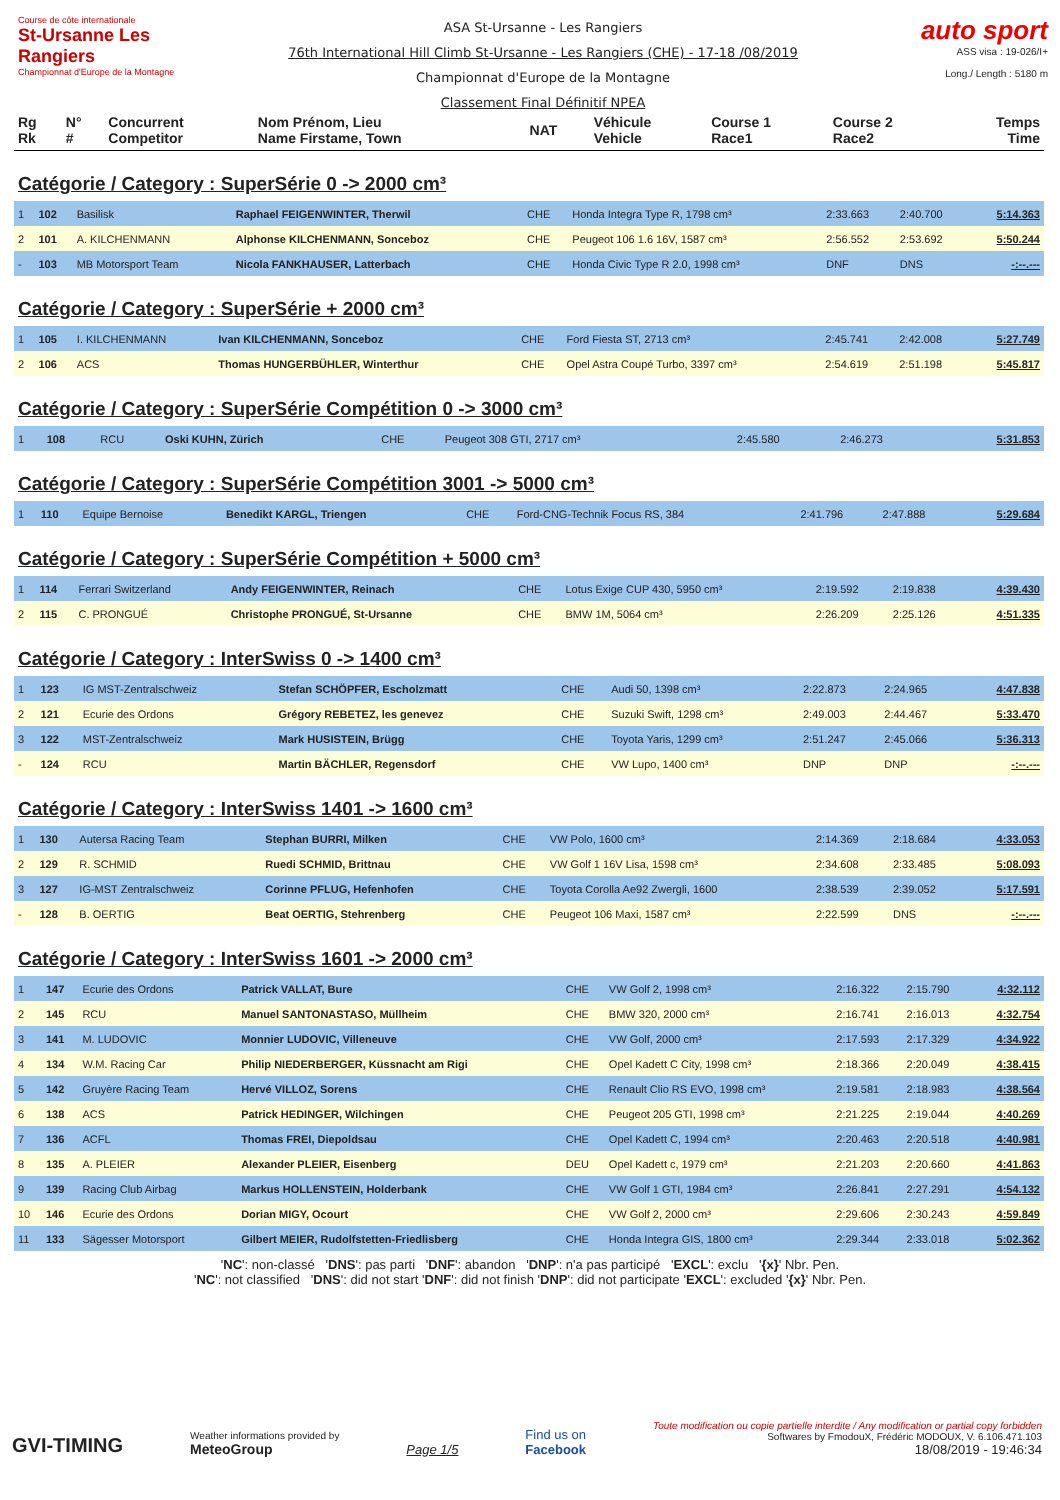Course de côte internationale
St-Ursanne Les Rangiers
Championnat d'Europe de la Montagne
ASA St-Ursanne - Les Rangiers
76th International Hill Climb St-Ursanne - Les Rangiers (CHE) - 17-18 /08/2019
Championnat d'Europe de la Montagne
Classement Final Définitif NPEA
auto sport
ASS visa : 19-026/I+
Long./ Length : 5180 m
| Rg Rk | N° # | Concurrent Competitor | Nom Prénom, Lieu Name Firstame, Town | NAT | Véhicule Vehicle | Course 1 Race1 | Course 2 Race2 | Temps Time |
| --- | --- | --- | --- | --- | --- | --- | --- | --- |
Catégorie / Category : SuperSérie 0 -> 2000 cm³
| 1 | 102 | Basilisk | Raphael FEIGENWINTER, Therwil | CHE | Honda Integra Type R, 1798 cm³ | 2:33.663 | 2:40.700 | 5:14.363 |
| 2 | 101 | A. KILCHENMANN | Alphonse KILCHENMANN, Sonceboz | CHE | Peugeot 106 1.6 16V, 1587 cm³ | 2:56.552 | 2:53.692 | 5:50.244 |
| - | 103 | MB Motorsport Team | Nicola FANKHAUSER, Latterbach | CHE | Honda Civic Type R 2.0, 1998 cm³ | DNF | DNS | -:--.--- |
Catégorie / Category : SuperSérie + 2000 cm³
| 1 | 105 | I. KILCHENMANN | Ivan KILCHENMANN, Sonceboz | CHE | Ford Fiesta ST, 2713 cm³ | 2:45.741 | 2:42.008 | 5:27.749 |
| 2 | 106 | ACS | Thomas HUNGERBÜHLER, Winterthur | CHE | Opel Astra Coupé Turbo, 3397 cm³ | 2:54.619 | 2:51.198 | 5:45.817 |
Catégorie / Category : SuperSérie Compétition 0 -> 3000 cm³
| 1 | 108 | RCU | Oski KUHN, Zürich | CHE | Peugeot 308 GTI, 2717 cm³ | 2:45.580 | 2:46.273 | 5:31.853 |
Catégorie / Category : SuperSérie Compétition 3001 -> 5000 cm³
| 1 | 110 | Equipe Bernoise | Benedikt KARGL, Triengen | CHE | Ford-CNG-Technik Focus RS, 384 | 2:41.796 | 2:47.888 | 5:29.684 |
Catégorie / Category : SuperSérie Compétition + 5000 cm³
| 1 | 114 | Ferrari Switzerland | Andy FEIGENWINTER, Reinach | CHE | Lotus Exige CUP 430, 5950 cm³ | 2:19.592 | 2:19.838 | 4:39.430 |
| 2 | 115 | C. PRONGUÉ | Christophe PRONGUÉ, St-Ursanne | CHE | BMW 1M, 5064 cm³ | 2:26.209 | 2:25.126 | 4:51.335 |
Catégorie / Category : InterSwiss 0 -> 1400 cm³
| 1 | 123 | IG MST-Zentralschweiz | Stefan SCHÖPFER, Escholzmatt | CHE | Audi 50, 1398 cm³ | 2:22.873 | 2:24.965 | 4:47.838 |
| 2 | 121 | Ecurie des Ordons | Grégory REBETEZ, les genevez | CHE | Suzuki Swift, 1298 cm³ | 2:49.003 | 2:44.467 | 5:33.470 |
| 3 | 122 | MST-Zentralschweiz | Mark HUSISTEIN, Brügg | CHE | Toyota Yaris, 1299 cm³ | 2:51.247 | 2:45.066 | 5:36.313 |
| - | 124 | RCU | Martin BÄCHLER, Regensdorf | CHE | VW Lupo, 1400 cm³ | DNP | DNP | -:--.--- |
Catégorie / Category : InterSwiss 1401 -> 1600 cm³
| 1 | 130 | Autersa Racing Team | Stephan BURRI, Milken | CHE | VW Polo, 1600 cm³ | 2:14.369 | 2:18.684 | 4:33.053 |
| 2 | 129 | R. SCHMID | Ruedi SCHMID, Brittnau | CHE | VW Golf 1 16V Lisa, 1598 cm³ | 2:34.608 | 2:33.485 | 5:08.093 |
| 3 | 127 | IG-MST Zentralschweiz | Corinne PFLUG, Hefenhofen | CHE | Toyota Corolla Ae92 Zwergli, 1600 | 2:38.539 | 2:39.052 | 5:17.591 |
| - | 128 | B. OERTIG | Beat OERTIG, Stehrenberg | CHE | Peugeot 106 Maxi, 1587 cm³ | 2:22.599 | DNS | -:--.--- |
Catégorie / Category : InterSwiss 1601 -> 2000 cm³
| 1 | 147 | Ecurie des Ordons | Patrick VALLAT, Bure | CHE | VW Golf 2, 1998 cm³ | 2:16.322 | 2:15.790 | 4:32.112 |
| 2 | 145 | RCU | Manuel SANTONASTASO, Müllheim | CHE | BMW 320, 2000 cm³ | 2:16.741 | 2:16.013 | 4:32.754 |
| 3 | 141 | M. LUDOVIC | Monnier LUDOVIC, Villeneuve | CHE | VW Golf, 2000 cm³ | 2:17.593 | 2:17.329 | 4:34.922 |
| 4 | 134 | W.M. Racing Car | Philip NIEDERBERGER, Küssnacht am Rigi | CHE | Opel Kadett C City, 1998 cm³ | 2:18.366 | 2:20.049 | 4:38.415 |
| 5 | 142 | Gruyère Racing Team | Hervé VILLOZ, Sorens | CHE | Renault Clio RS EVO, 1998 cm³ | 2:19.581 | 2:18.983 | 4:38.564 |
| 6 | 138 | ACS | Patrick HEDINGER, Wilchingen | CHE | Peugeot 205 GTI, 1998 cm³ | 2:21.225 | 2:19.044 | 4:40.269 |
| 7 | 136 | ACFL | Thomas FREI, Diepoldsau | CHE | Opel Kadett C, 1994 cm³ | 2:20.463 | 2:20.518 | 4:40.981 |
| 8 | 135 | A. PLEIER | Alexander PLEIER, Eisenberg | DEU | Opel Kadett c, 1979 cm³ | 2:21.203 | 2:20.660 | 4:41.863 |
| 9 | 139 | Racing Club Airbag | Markus HOLLENSTEIN, Holderbank | CHE | VW Golf 1 GTI, 1984 cm³ | 2:26.841 | 2:27.291 | 4:54.132 |
| 10 | 146 | Ecurie des Ordons | Dorian MIGY, Ocourt | CHE | VW Golf 2, 2000 cm³ | 2:29.606 | 2:30.243 | 4:59.849 |
| 11 | 133 | Sägesser Motorsport | Gilbert MEIER, Rudolfstetten-Friedlisberg | CHE | Honda Integra GIS, 1800 cm³ | 2:29.344 | 2:33.018 | 5:02.362 |
'NC': non-classé 'DNS': pas parti 'DNF': abandon 'DNP': n'a pas participé 'EXCL': exclu '{x}' Nbr. Pen.
'NC': not classified 'DNS': did not start 'DNF': did not finish 'DNP': did not participate 'EXCL': excluded '{x}' Nbr. Pen.
GVI-TIMING
Weather informations provided by
MeteoGroup
Page 1/5
Find us on
Facebook
Toute modification ou copie partielle interdite / Any modification or partial copy forbidden
Softwares by FmodouX, Frédéric MODOUX, V. 6.106.471.103
18/08/2019 - 19:46:34